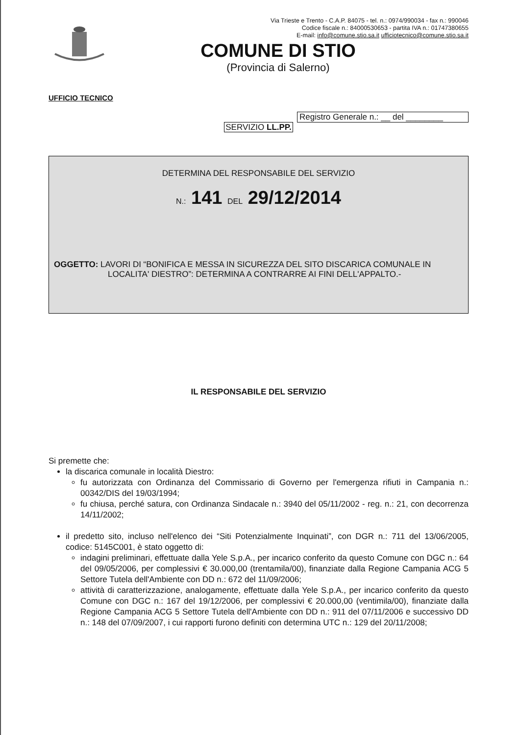Via Trieste e Trento - C.A.P. 84075 - tel. n.: 0974/990034 - fax n.: 990046
Codice fiscale n.: 84000530653 - partita IVA n.: 01747380655
E-mail: info@comune.stio.sa.it ufficiotecnico@comune.stio.sa.it
COMUNE DI STIO
(Provincia di Salerno)
UFFICIO TECNICO
Registro Generale n.: __ del ________
SERVIZIO LL.PP.
DETERMINA DEL RESPONSABILE DEL SERVIZIO
N.: 141 DEL 29/12/2014
OGGETTO: LAVORI DI “BONIFICA E MESSA IN SICUREZZA DEL SITO DISCARICA COMUNALE IN LOCALITA' DIESTRO”: DETERMINA A CONTRARRE AI FINI DELL'APPALTO.-
IL RESPONSABILE DEL SERVIZIO
Si premette che:
la discarica comunale in località Diestro:
fu autorizzata con Ordinanza del Commissario di Governo per l'emergenza rifiuti in Campania n.: 00342/DIS del 19/03/1994;
fu chiusa, perché satura, con Ordinanza Sindacale n.: 3940 del 05/11/2002 - reg. n.: 21, con decorrenza 14/11/2002;
il predetto sito, incluso nell'elenco dei “Siti Potenzialmente Inquinati”, con DGR n.: 711 del 13/06/2005, codice: 5145C001, è stato oggetto di:
indagini preliminari, effettuate dalla Yele S.p.A., per incarico conferito da questo Comune con DGC n.: 64 del 09/05/2006, per complessivi € 30.000,00 (trentamila/00), finanziate dalla Regione Campania ACG 5 Settore Tutela dell'Ambiente con DD n.: 672 del 11/09/2006;
attività di caratterizzazione, analogamente, effettuate dalla Yele S.p.A., per incarico conferito da questo Comune con DGC n.: 167 del 19/12/2006, per complessivi € 20.000,00 (ventimila/00), finanziate dalla Regione Campania ACG 5 Settore Tutela dell'Ambiente con DD n.: 911 del 07/11/2006 e successivo DD n.: 148 del 07/09/2007, i cui rapporti furono definiti con determina UTC n.: 129 del 20/11/2008;